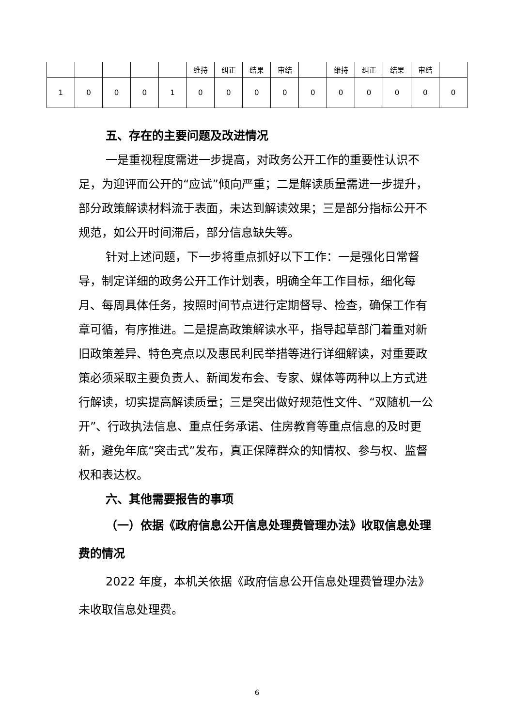| | | | | | 维持 | 纠正 | 结果 | 审结 | | 维持 | 纠正 | 结果 | 审结 | |
| 1 | 0 | 0 | 0 | 1 | 0 | 0 | 0 | 0 | 0 | 0 | 0 | 0 | 0 | 0 |
五、存在的主要问题及改进情况
一是重视程度需进一步提高，对政务公开工作的重要性认识不足，为迎评而公开的“应试”倾向严重；二是解读质量需进一步提升，部分政策解读材料流于表面，未达到解读效果；三是部分指标公开不规范，如公开时间滞后，部分信息缺失等。
针对上述问题，下一步将重点抓好以下工作：一是强化日常督导，制定详细的政务公开工作计划表，明确全年工作目标，细化每月、每周具体任务，按照时间节点进行定期督导、检查，确保工作有章可循，有序推进。二是提高政策解读水平，指导起草部门着重对新旧政策差异、特色亮点以及惠民利民举措等进行详细解读，对重要政策必须采取主要负责人、新闻发布会、专家、媒体等两种以上方式进行解读，切实提高解读质量；三是突出做好规范性文件、“双随机一公开”、行政执法信息、重点任务承诺、住房教育等重点信息的及时更新，避免年底“突击式”发布，真正保障群众的知情权、参与权、监督权和表达权。
六、其他需要报告的事项
（一）依据《政府信息公开信息处理费管理办法》收取信息处理费的情况
2022 年度，本机关依据《政府信息公开信息处理费管理办法》未收取信息处理费。
6